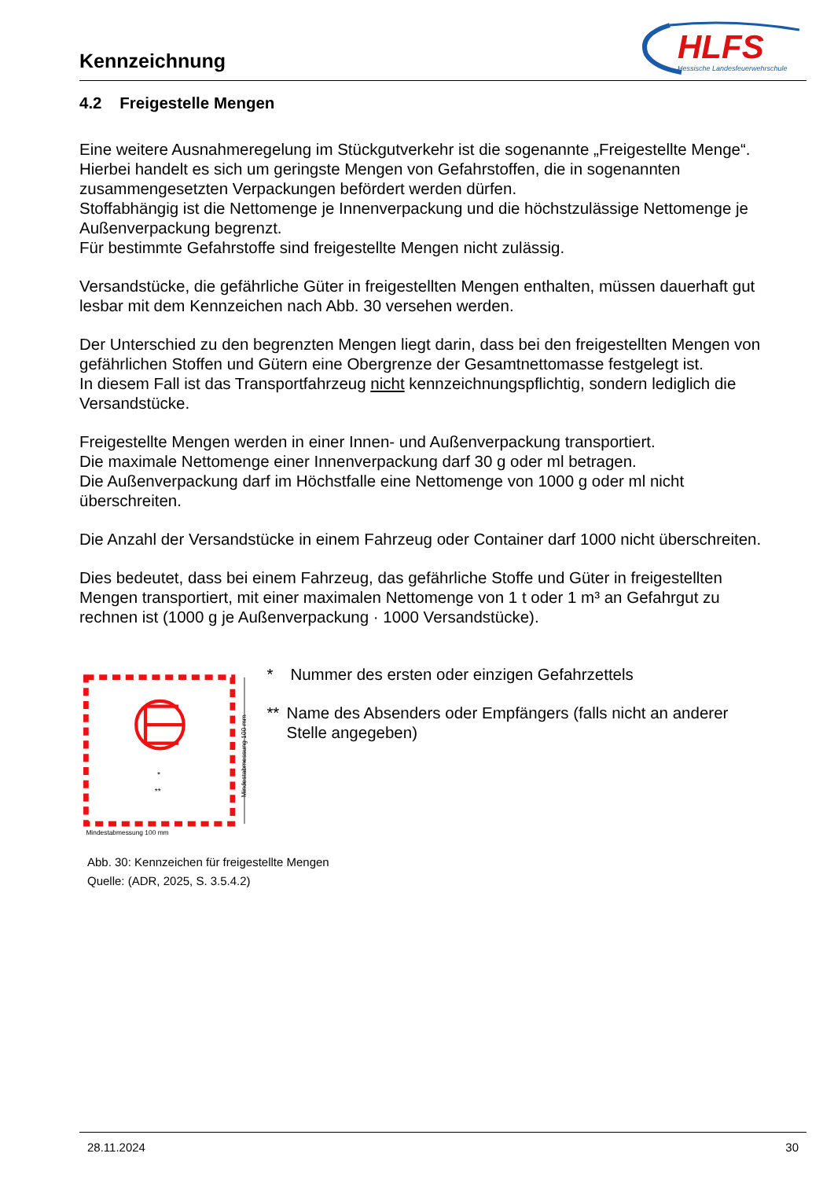Kennzeichnung
HLFS
Hessische Landesfeuerwehrschule
4.2 Freigestelle Mengen
Eine weitere Ausnahmeregelung im Stückgutverkehr ist die sogenannte „Freigestellte Menge“. Hierbei handelt es sich um geringste Mengen von Gefahrstoffen, die in sogenannten zusammengesetzten Verpackungen befördert werden dürfen.
Stoffabhängig ist die Nettomenge je Innenverpackung und die höchstzulässige Nettomenge je Außenverpackung begrenzt.
Für bestimmte Gefahrstoffe sind freigestellte Mengen nicht zulässig.
Versandstücke, die gefährliche Güter in freigestellten Mengen enthalten, müssen dauerhaft gut lesbar mit dem Kennzeichen nach Abb. 30 versehen werden.
Der Unterschied zu den begrenzten Mengen liegt darin, dass bei den freigestellten Mengen von gefährlichen Stoffen und Gütern eine Obergrenze der Gesamtnettomasse festgelegt ist.
In diesem Fall ist das Transportfahrzeug nicht kennzeichnungspflichtig, sondern lediglich die Versandstücke.
Freigestellte Mengen werden in einer Innen- und Außenverpackung transportiert.
Die maximale Nettomenge einer Innenverpackung darf 30 g oder ml betragen.
Die Außenverpackung darf im Höchstfalle eine Nettomenge von 1000 g oder ml nicht überschreiten.
Die Anzahl der Versandstücke in einem Fahrzeug oder Container darf 1000 nicht überschreiten.
Dies bedeutet, dass bei einem Fahrzeug, das gefährliche Stoffe und Güter in freigestellten Mengen transportiert, mit einer maximalen Nettomenge von 1 t oder 1 m³ an Gefahrgut zu rechnen ist (1000 g je Außenverpackung · 1000 Versandstücke).
*
**
Mindestabmessung 100 mm
Mindestabmessung 100 mm
* Nummer des ersten oder einzigen Gefahrzettels
** Name des Absenders oder Empfängers (falls nicht an anderer Stelle angegeben)
Abb. 30: Kennzeichen für freigestellte Mengen
Quelle: (ADR, 2025, S. 3.5.4.2)
28.11.2024 30